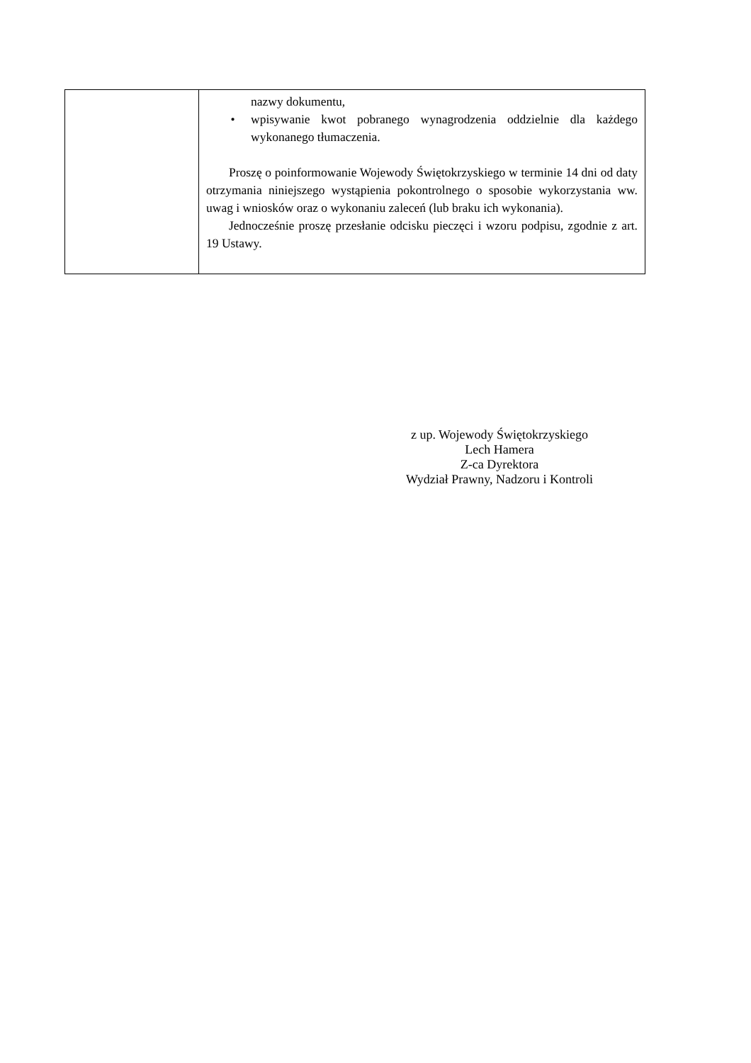| | nazwy dokumentu, • wpisywanie kwot pobranego wynagrodzenia oddzielnie dla każdego wykonanego tłumaczenia. Proszę o poinformowanie Wojewody Świętokrzyskiego w terminie 14 dni od daty otrzymania niniejszego wystąpienia pokontrolnego o sposobie wykorzystania ww. uwag i wniosków oraz o wykonaniu zaleceń (lub braku ich wykonania). Jednocześnie proszę przesłanie odcisku pieczęci i wzoru podpisu, zgodnie z art. 19 Ustawy. |
z up. Wojewody Świętokrzyskiego
Lech Hamera
Z-ca Dyrektora
Wydział Prawny, Nadzoru i Kontroli